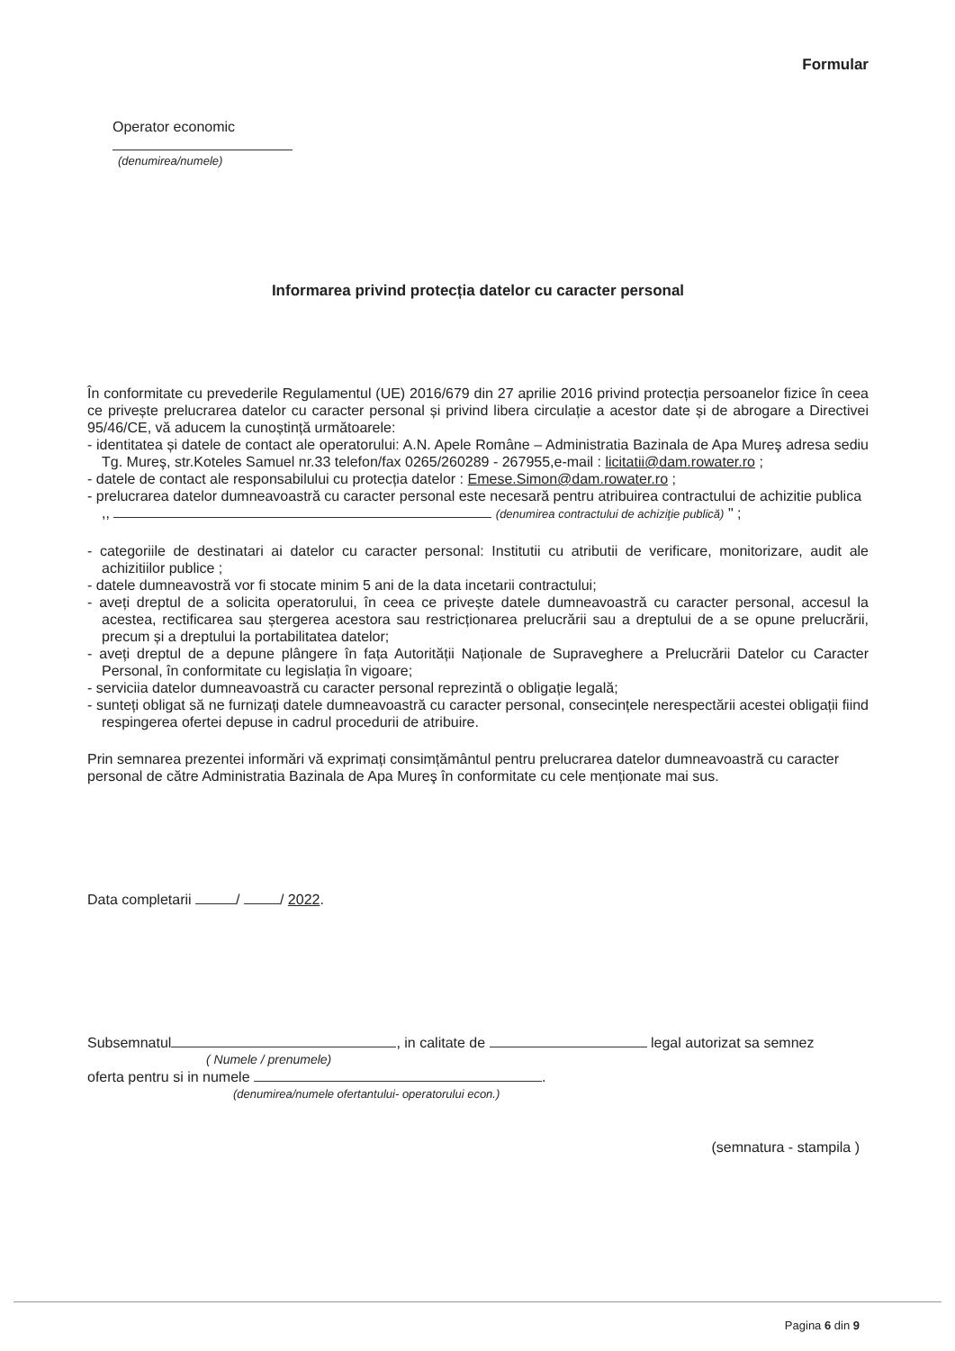Formular
Operator economic
(denumirea/numele)
Informarea privind protecția datelor cu caracter personal
În conformitate cu prevederile Regulamentul (UE) 2016/679 din 27 aprilie 2016 privind protecția persoanelor fizice în ceea ce privește prelucrarea datelor cu caracter personal și privind libera circulație a acestor date și de abrogare a Directivei 95/46/CE, vă aducem la cunoștință următoarele:
- identitatea și datele de contact ale operatorului: A.N. Apele Române – Administratia Bazinala de Apa Mureş adresa sediu Tg. Mureş, str.Koteles Samuel nr.33 telefon/fax 0265/260289 - 267955,e-mail : licitatii@dam.rowater.ro ;
- datele de contact ale responsabilului cu protecția datelor : Emese.Simon@dam.rowater.ro ;
- prelucrarea datelor dumneavoastră cu caracter personal este necesară pentru atribuirea contractului de achizitie publica
,, (denumirea contractului de achiziţie publică) " ;
- categoriile de destinatari ai datelor cu caracter personal: Institutii cu atributii de verificare, monitorizare, audit ale achizitiilor publice ;
- datele dumneavostră vor fi stocate minim 5 ani de la data incetarii contractului;
- aveți dreptul de a solicita operatorului, în ceea ce privește datele dumneavoastră cu caracter personal, accesul la acestea, rectificarea sau ștergerea acestora sau restricționarea prelucrării sau a dreptului de a se opune prelucrării, precum și a dreptului la portabilitatea datelor;
- aveți dreptul de a depune plângere în fața Autorității Naționale de Supraveghere a Prelucrării Datelor cu Caracter Personal, în conformitate cu legislația în vigoare;
- serviciia datelor dumneavoastră cu caracter personal reprezintă o obligație legală;
- sunteți obligat să ne furnizați datele dumneavoastră cu caracter personal, consecințele nerespectării acestei obligații fiind respingerea ofertei depuse in cadrul procedurii de atribuire.
Prin semnarea prezentei informări vă exprimați consimțământul pentru prelucrarea datelor dumneavoastră cu caracter personal de către Administratia Bazinala de Apa Mureş în conformitate cu cele menționate mai sus.
Data completarii / / 2022.
Subsemnatul , in calitate de legal autorizat sa semnez
( Numele / prenumele)
oferta pentru si in numele .
(denumirea/numele ofertantului- operatorului econ.)
(semnatura - stampila )
Pagina 6 din 9